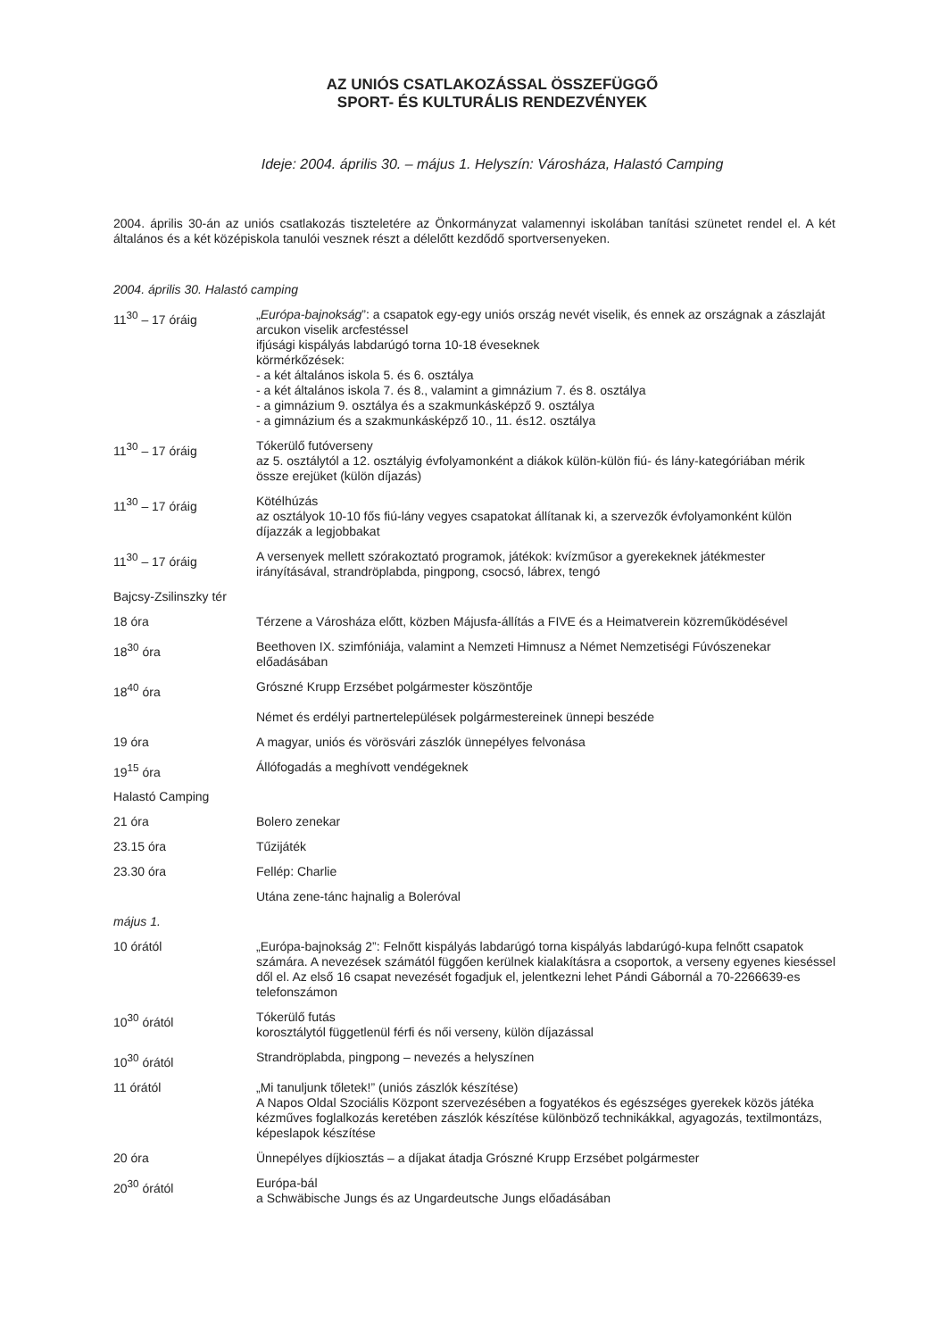AZ UNIÓS CSATLAKOZÁSSAL ÖSSZEFÜGGŐ
SPORT- ÉS KULTURÁLIS RENDEZVÉNYEK
Ideje: 2004. április 30. – május 1. Helyszín: Városháza, Halastó Camping
2004. április 30-án az uniós csatlakozás tiszteletére az Önkormányzat valamennyi iskolában tanítási szünetet rendel el. A két általános és a két középiskola tanulói vesznek részt a délelőtt kezdődő sportversenyeken.
2004. április 30. Halastó camping
11<sup>30</sup> – 17 óráig „Európa-bajnokság”: a csapatok egy-egy uniós ország nevét viselik, és ennek az országnak a zászlaját arcukon viselik arcfestéssel
ifjúsági kispályás labdarúgó torna 10-18 éveseknek
körmérkőzések:
- a két általános iskola 5. és 6. osztálya
- a két általános iskola 7. és 8., valamint a gimnázium 7. és 8. osztálya
- a gimnázium 9. osztálya és a szakmunkásképző 9. osztálya
- a gimnázium és a szakmunkásképző 10., 11. és12. osztálya
11<sup>30</sup> – 17 óráig Tókerülő futóverseny
az 5. osztálytól a 12. osztályig évfolyamonként a diákok külön-külön fiú- és lány-kategóriában mérik össze erejüket (külön díjazás)
11<sup>30</sup> – 17 óráig Kötélhúzás
az osztályok 10-10 fős fiú-lány vegyes csapatokat állítanak ki, a szervezők évfolyamonként külön díjazzák a legjobbakat
11<sup>30</sup> – 17 óráig A versenyek mellett szórakoztató programok, játékok: kvízműsor a gyerekeknek játékmester irányításával, strandröplabda, pingpong, csocsó, lábrex, tengó
Bajcsy-Zsilinszky tér
18 óra Térzene a Városháza előtt, közben Májusfa-állítás a FIVE és a Heimatverein közreműködésével
18<sup>30</sup> óra Beethoven IX. szimfóniája, valamint a Nemzeti Himnusz a Német Nemzetiségi Fúvószenekar előadásában
18<sup>40</sup> óra Grószné Krupp Erzsébet polgármester köszöntője
Német és erdélyi partnertelepülések polgármestereinek ünnepi beszéde
19 óra A magyar, uniós és vörösvári zászlók ünnepélyes felvonása
19<sup>15</sup> óra Állófogadás a meghívott vendégeknek
Halastó Camping
21 óra Bolero zenekar
23.15 óra Tűzijáték
23.30 óra Fellép: Charlie
Utána zene-tánc hajnalig a Boleróval
május 1.
10 órától „Európa-bajnokság 2”: Felnőtt kispályás labdarúgó torna kispályás labdarúgó-kupa felnőtt csapatok számára. A nevezések számától függően kerülnek kialakításra a csoportok, a verseny egyenes kieséssel dől el. Az első 16 csapat nevezését fogadjuk el, jelentkezni lehet Pándi Gábornál a 70-2266639-es telefonszámon
10<sup>30</sup> órától Tókerülő futás
korosztálytól függetlenül férfi és női verseny, külön díjazással
10<sup>30</sup> órától Strandröplabda, pingpong – nevezés a helyszínen
11 órától „Mi tanuljunk tőletek!” (uniós zászlók készítése)
A Napos Oldal Szociális Központ szervezésében a fogyatékos és egészséges gyerekek közös játéka kézműves foglalkozás keretében zászlók készítése különböző technikákkal, agyagozás, textilmontázs, képeslapok készítése
20 óra Ünnepélyes díjkiosztás – a díjakat átadja Grószné Krupp Erzsébet polgármester
20<sup>30</sup> órától Európa-bál
a Schwäbische Jungs és az Ungardeutsche Jungs előadásában